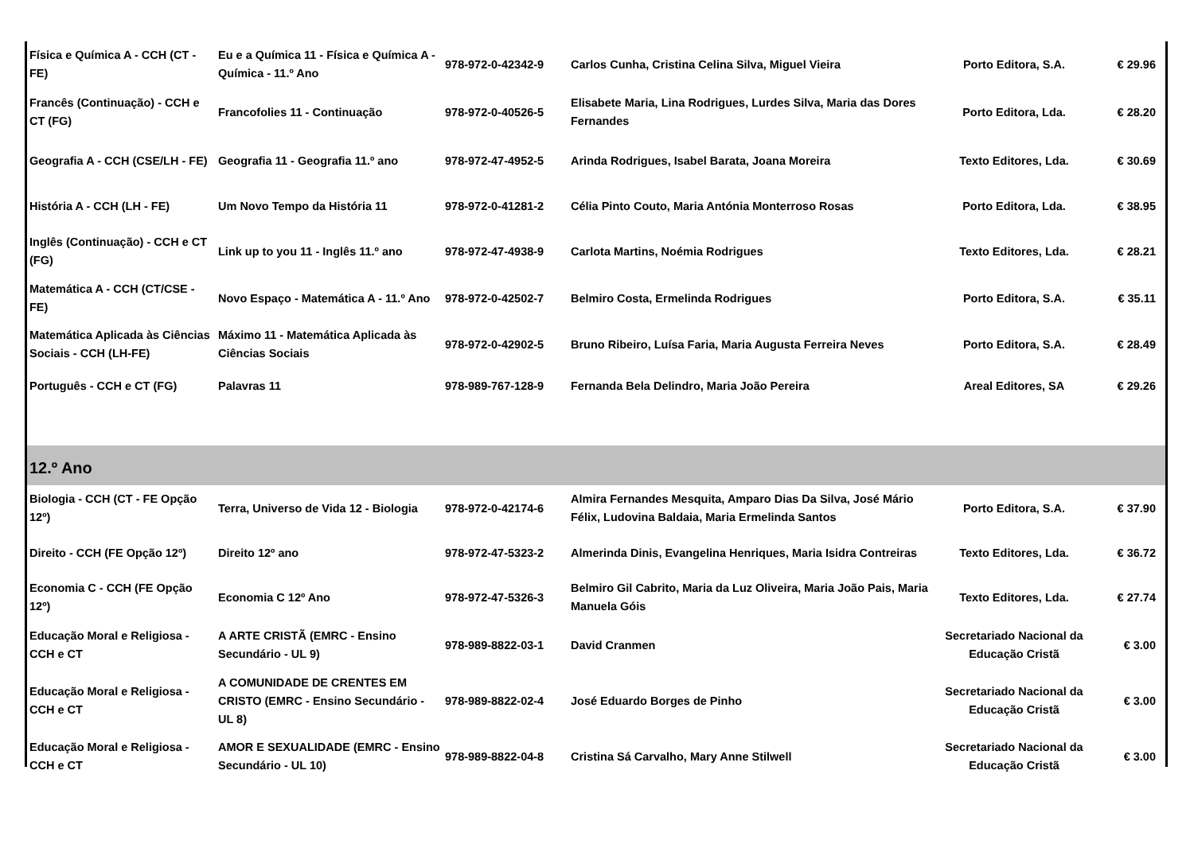| Física e Química A - CCH (CT - FE) | Eu e a Química 11 - Física e Química A - Química - 11.º Ano | 978-972-0-42342-9 | Carlos Cunha, Cristina Celina Silva, Miguel Vieira | Porto Editora, S.A. | € 29.96 |
| Francês (Continuação) - CCH e CT (FG) | Francofolies 11 - Continuação | 978-972-0-40526-5 | Elisabete Maria, Lina Rodrigues, Lurdes Silva, Maria das Dores Fernandes | Porto Editora, Lda. | € 28.20 |
| Geografia A - CCH (CSE/LH - FE) | Geografia 11 - Geografia 11.º ano | 978-972-47-4952-5 | Arinda Rodrigues, Isabel Barata, Joana Moreira | Texto Editores, Lda. | € 30.69 |
| História A - CCH (LH - FE) | Um Novo Tempo da História 11 | 978-972-0-41281-2 | Célia Pinto Couto, Maria Antónia Monterroso Rosas | Porto Editora, Lda. | € 38.95 |
| Inglês (Continuação) - CCH e CT (FG) | Link up to you 11 - Inglês 11.º ano | 978-972-47-4938-9 | Carlota Martins, Noémia Rodrigues | Texto Editores, Lda. | € 28.21 |
| Matemática A - CCH (CT/CSE - FE) | Novo Espaço - Matemática A - 11.º Ano | 978-972-0-42502-7 | Belmiro Costa, Ermelinda Rodrigues | Porto Editora, S.A. | € 35.11 |
| Matemática Aplicada às Ciências Sociais - CCH (LH-FE) | Máximo 11 - Matemática Aplicada às Ciências Sociais | 978-972-0-42902-5 | Bruno Ribeiro, Luísa Faria, Maria Augusta Ferreira Neves | Porto Editora, S.A. | € 28.49 |
| Português - CCH e CT (FG) | Palavras 11 | 978-989-767-128-9 | Fernanda Bela Delindro, Maria João Pereira | Areal Editores, SA | € 29.26 |
| 12.º Ano | | | | | |
| Biologia - CCH (CT - FE Opção 12º) | Terra, Universo de Vida 12 - Biologia | 978-972-0-42174-6 | Almira Fernandes Mesquita, Amparo Dias Da Silva, José Mário Félix, Ludovina Baldaia, Maria Ermelinda Santos | Porto Editora, S.A. | € 37.90 |
| Direito - CCH (FE Opção 12º) | Direito 12º ano | 978-972-47-5323-2 | Almerinda Dinis, Evangelina Henriques, Maria Isidra Contreiras | Texto Editores, Lda. | € 36.72 |
| Economia C - CCH (FE Opção 12º) | Economia C 12º Ano | 978-972-47-5326-3 | Belmiro Gil Cabrito, Maria da Luz Oliveira, Maria João Pais, Maria Manuela Góis | Texto Editores, Lda. | € 27.74 |
| Educação Moral e Religiosa - CCH e CT | A ARTE CRISTÃ (EMRC - Ensino Secundário - UL 9) | 978-989-8822-03-1 | David Cranmen | Secretariado Nacional da Educação Cristã | € 3.00 |
| Educação Moral e Religiosa - CCH e CT | A COMUNIDADE DE CRENTES EM CRISTO (EMRC - Ensino Secundário - UL 8) | 978-989-8822-02-4 | José Eduardo Borges de Pinho | Secretariado Nacional da Educação Cristã | € 3.00 |
| Educação Moral e Religiosa - CCH e CT | AMOR E SEXUALIDADE (EMRC - Ensino Secundário - UL 10) | 978-989-8822-04-8 | Cristina Sá Carvalho, Mary Anne Stilwell | Secretariado Nacional da Educação Cristã | € 3.00 |